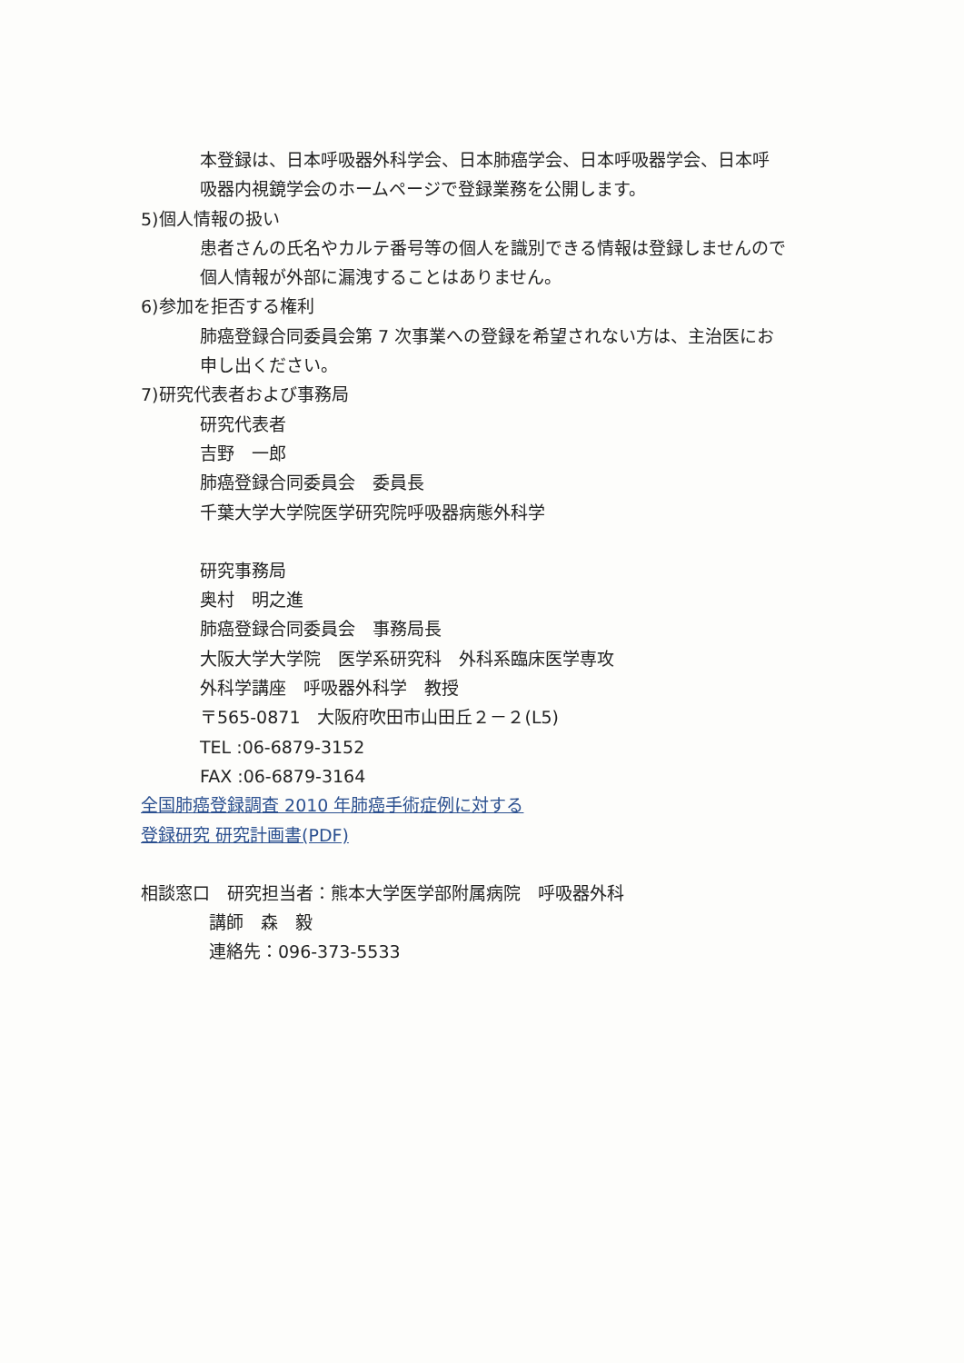本登録は、日本呼吸器外科学会、日本肺癌学会、日本呼吸器学会、日本呼
吸器内視鏡学会のホームページで登録業務を公開します。
5)個人情報の扱い
患者さんの氏名やカルテ番号等の個人を識別できる情報は登録しませんので
個人情報が外部に漏洩することはありません。
6)参加を拒否する権利
肺癌登録合同委員会第 7 次事業への登録を希望されない方は、主治医にお
申し出ください。
7)研究代表者および事務局
研究代表者
吉野　一郎
肺癌登録合同委員会　委員長
千葉大学大学院医学研究院呼吸器病態外科学
研究事務局
奥村　明之進
肺癌登録合同委員会　事務局長
大阪大学大学院　医学系研究科　外科系臨床医学専攻
外科学講座　呼吸器外科学　教授
〒565-0871　大阪府吹田市山田丘２－２(L5)
TEL :06-6879-3152
FAX :06-6879-3164
全国肺癌登録調査 2010 年肺癌手術症例に対する
登録研究 研究計画書(PDF)
相談窓口　研究担当者：熊本大学医学部附属病院　呼吸器外科
講師　森　毅
連絡先：096-373-5533